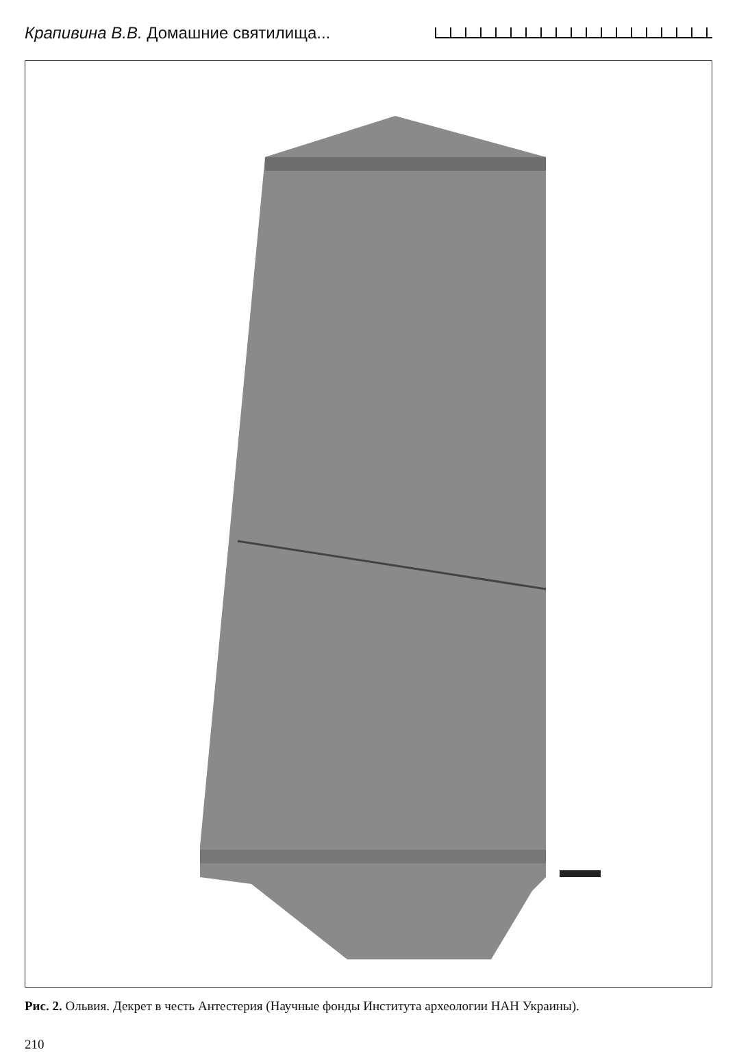Крапивина В.В. Домашние святилища...
Рис. 2. Ольвия. Декрет в честь Антестерия (Научные фонды Института археологии НАН Украины).
210